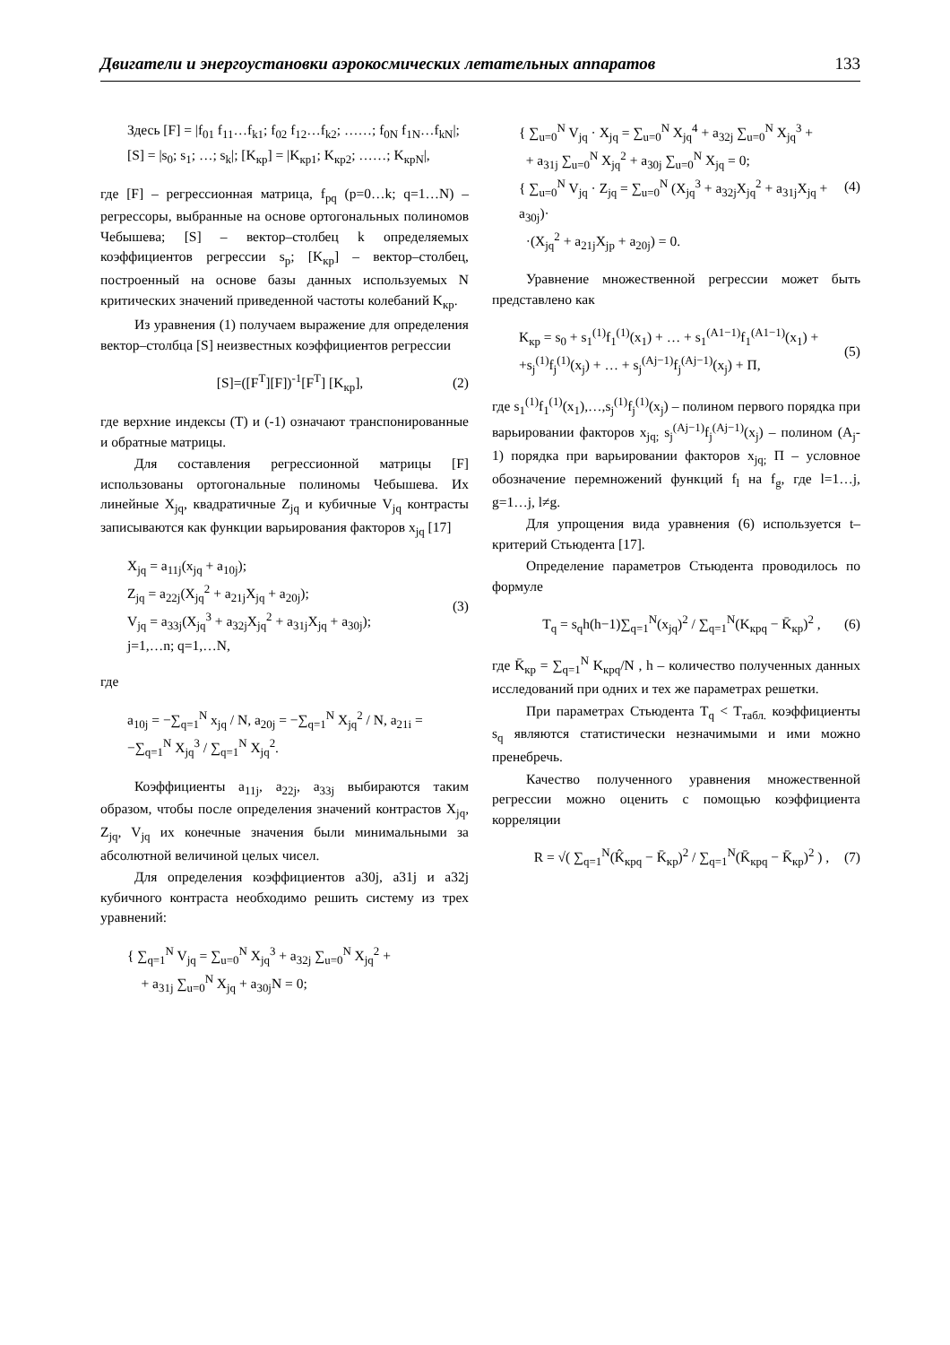Двигатели и энергоустановки аэрокосмических летательных аппаратов 133
Здесь [F] = |f<sub>01</sub> f<sub>11</sub>…f<sub>k1</sub>; f<sub>02</sub> f<sub>12</sub>…f<sub>k2</sub>; ……; f<sub>0N</sub> f<sub>1N</sub>…f<sub>kN</sub>|; [S] = |s<sub>0</sub>; s<sub>1</sub>; …; s<sub>k</sub>|; [K<sub>кр</sub>] = |K<sub>кр1</sub>; K<sub>кр2</sub>; ……; K<sub>крN</sub>|,
где [F] – регрессионная матрица, f<sub>pq</sub> (p=0…k; q=1…N) – регрессоры, выбранные на основе ортогональных полиномов Чебышева; [S] – вектор–столбец k определяемых коэффициентов регрессии s<sub>p</sub>; [K<sub>кр</sub>] – вектор–столбец, построенный на основе базы данных используемых N критических значений приведенной частоты колебаний K<sub>кр</sub>.
Из уравнения (1) получаем выражение для определения вектор–столбца [S] неизвестных коэффициентов регрессии
[S]=([F<sup>T</sup>][F])<sup>-1</sup>[F<sup>T</sup>] [K<sub>кр</sub>], (2)
где верхние индексы (T) и (-1) означают транспонированные и обратные матрицы.
Для составления регрессионной матрицы [F] использованы ортогональные полиномы Чебышева. Их линейные X<sub>jq</sub>, квадратичные Z<sub>jq</sub> и кубичные V<sub>jq</sub> контрасты записываются как функции варьирования факторов x<sub>jq</sub> [17]
X<sub>jq</sub> = a<sub>11j</sub>(x<sub>jq</sub> + a<sub>10j</sub>);
Z<sub>jq</sub> = a<sub>22j</sub>(X<sub>jq</sub><sup>2</sup> + a<sub>21j</sub>X<sub>jq</sub> + a<sub>20j</sub>);
V<sub>jq</sub> = a<sub>33j</sub>(X<sub>jq</sub><sup>3</sup> + a<sub>32j</sub>X<sub>jq</sub><sup>2</sup> + a<sub>31j</sub>X<sub>jq</sub> + a<sub>30j</sub>);
j=1,…n; q=1,…N,
(3)
где
a<sub>10j</sub> = −∑<sub>q=1</sub><sup>N</sup> x<sub>jq</sub> / N, a<sub>20j</sub> = −∑<sub>q=1</sub><sup>N</sup> X<sub>jq</sub><sup>2</sup> / N, a<sub>21i</sub> = −∑<sub>q=1</sub><sup>N</sup> X<sub>jq</sub><sup>3</sup> / ∑<sub>q=1</sub><sup>N</sup> X<sub>jq</sub><sup>2</sup>.
Коэффициенты a<sub>11j</sub>, a<sub>22j</sub>, a<sub>33j</sub> выбираются таким образом, чтобы после определения значений контрастов X<sub>jq</sub>, Z<sub>jq</sub>, V<sub>jq</sub> их конечные значения были минимальными за абсолютной величиной целых чисел.
Для определения коэффициентов a30j, a31j и a32j кубичного контраста необходимо решить систему из трех уравнений:
{ ∑<sub>q=1</sub><sup>N</sup> V<sub>jq</sub> = ∑<sub>u=0</sub><sup>N</sup> X<sub>jq</sub><sup>3</sup> + a<sub>32j</sub> ∑<sub>u=0</sub><sup>N</sup> X<sub>jq</sub><sup>2</sup> +
+ a<sub>31j</sub> ∑<sub>u=0</sub><sup>N</sup> X<sub>jq</sub> + a<sub>30j</sub>N = 0;
{ ∑<sub>u=0</sub><sup>N</sup> V<sub>jq</sub> · X<sub>jq</sub> = ∑<sub>u=0</sub><sup>N</sup> X<sub>jq</sub><sup>4</sup> + a<sub>32j</sub> ∑<sub>u=0</sub><sup>N</sup> X<sub>jq</sub><sup>3</sup> +
+ a<sub>31j</sub> ∑<sub>u=0</sub><sup>N</sup> X<sub>jq</sub><sup>2</sup> + a<sub>30j</sub> ∑<sub>u=0</sub><sup>N</sup> X<sub>jq</sub> = 0;
{ ∑<sub>u=0</sub><sup>N</sup> V<sub>jq</sub> · Z<sub>jq</sub> = ∑<sub>u=0</sub><sup>N</sup> (X<sub>jq</sub><sup>3</sup> + a<sub>32j</sub>X<sub>jq</sub><sup>2</sup> + a<sub>31j</sub>X<sub>jq</sub> + a<sub>30j</sub>)·
·(X<sub>jq</sub><sup>2</sup> + a<sub>21j</sub>X<sub>jp</sub> + a<sub>20j</sub>) = 0.
(4)
Уравнение множественной регрессии может быть представлено как
K<sub>кр</sub> = s<sub>0</sub> + s<sub>1</sub><sup>(1)</sup>f<sub>1</sub><sup>(1)</sup>(x<sub>1</sub>) + … + s<sub>1</sub><sup>(A1−1)</sup>f<sub>1</sub><sup>(A1−1)</sup>(x<sub>1</sub>) +
+s<sub>j</sub><sup>(1)</sup>f<sub>j</sub><sup>(1)</sup>(x<sub>j</sub>) + … + s<sub>j</sub><sup>(Aj−1)</sup>f<sub>j</sub><sup>(Aj−1)</sup>(x<sub>j</sub>) + П,
(5)
где s<sub>1</sub><sup>(1)</sup>f<sub>1</sub><sup>(1)</sup>(x<sub>1</sub>),…,s<sub>j</sub><sup>(1)</sup>f<sub>j</sub><sup>(1)</sup>(x<sub>j</sub>) – полином первого порядка при варьировании факторов x<sub>jq;</sub> s<sub>j</sub><sup>(Aj−1)</sup>f<sub>j</sub><sup>(Aj−1)</sup>(x<sub>j</sub>) – полином (A<sub>j</sub>-1) порядка при варьировании факторов x<sub>jq;</sub> П – условное обозначение перемножений функций f<sub>l</sub> на f<sub>g</sub>, где l=1…j, g=1…j, l≠g.
Для упрощения вида уравнения (6) используется t–критерий Стьюдента [17].
Определение параметров Стьюдента проводилось по формуле
T<sub>q</sub> = s<sub>q</sub>h(h−1)∑<sub>q=1</sub><sup>N</sup>(x<sub>jq</sub>)<sup>2</sup> / ∑<sub>q=1</sub><sup>N</sup>(K<sub>крq</sub> − K̄<sub>кр</sub>)<sup>2</sup> ,
(6)
где K̄<sub>кр</sub> = ∑<sub>q=1</sub><sup>N</sup> K<sub>крq</sub>/N , h – количество полученных данных исследований при одних и тех же параметрах решетки.
При параметрах Стьюдента T<sub>q</sub> < T<sub>табл.</sub> коэффициенты s<sub>q</sub> являются статистически незначимыми и ими можно пренебречь.
Качество полученного уравнения множественной регрессии можно оценить с помощью коэффициента корреляции
R = √( ∑<sub>q=1</sub><sup>N</sup>(K̂<sub>крq</sub> − K̄<sub>кр</sub>)<sup>2</sup> / ∑<sub>q=1</sub><sup>N</sup>(K̄<sub>крq</sub> − K̄<sub>кр</sub>)<sup>2</sup> ) ,
(7)